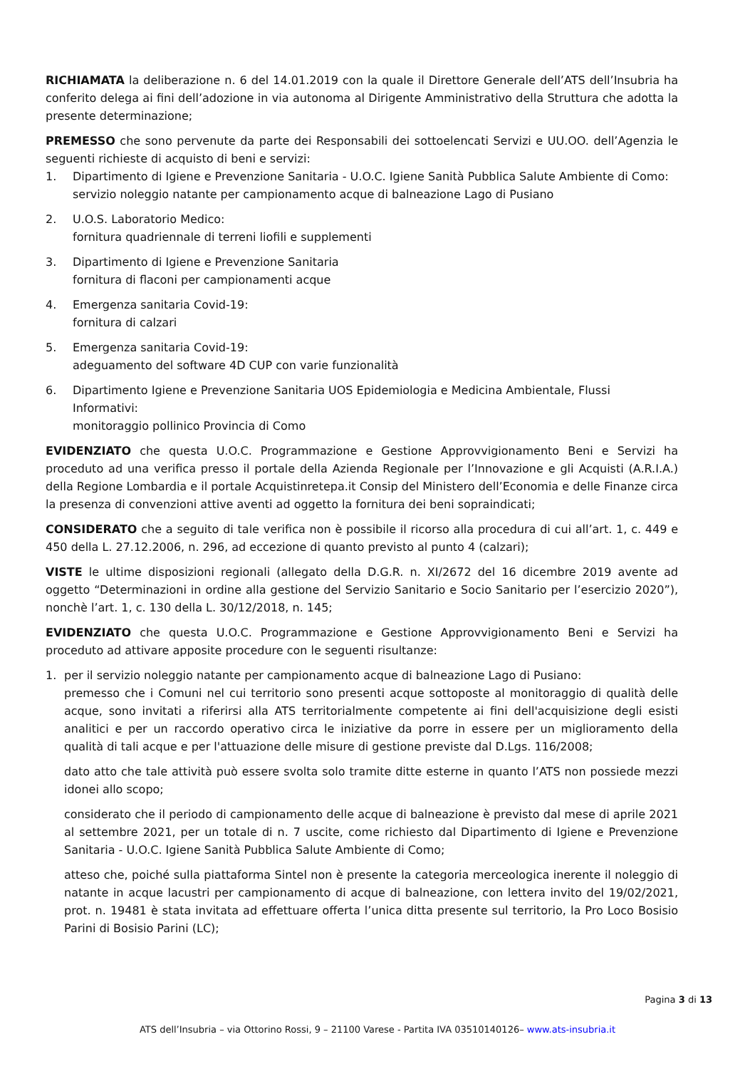RICHIAMATA la deliberazione n. 6 del 14.01.2019 con la quale il Direttore Generale dell’ATS dell’Insubria ha conferito delega ai fini dell’adozione in via autonoma al Dirigente Amministrativo della Struttura che adotta la presente determinazione;
PREMESSO che sono pervenute da parte dei Responsabili dei sottoelencati Servizi e UU.OO. dell’Agenzia le seguenti richieste di acquisto di beni e servizi:
1. Dipartimento di Igiene e Prevenzione Sanitaria - U.O.C. Igiene Sanità Pubblica Salute Ambiente di Como:
servizio noleggio natante per campionamento acque di balneazione Lago di Pusiano
2. U.O.S. Laboratorio Medico:
fornitura quadriennale di terreni liofili e supplementi
3. Dipartimento di Igiene e Prevenzione Sanitaria
fornitura di flaconi per campionamenti acque
4. Emergenza sanitaria Covid-19:
fornitura di calzari
5. Emergenza sanitaria Covid-19:
adeguamento del software 4D CUP con varie funzionalità
6. Dipartimento Igiene e Prevenzione Sanitaria UOS Epidemiologia e Medicina Ambientale, Flussi Informativi:
monitoraggio pollinico Provincia di Como
EVIDENZIATO che questa U.O.C. Programmazione e Gestione Approvvigionamento Beni e Servizi ha proceduto ad una verifica presso il portale della Azienda Regionale per l’Innovazione e gli Acquisti (A.R.I.A.) della Regione Lombardia e il portale Acquistinretepa.it Consip del Ministero dell’Economia e delle Finanze circa la presenza di convenzioni attive aventi ad oggetto la fornitura dei beni sopraindicati;
CONSIDERATO che a seguito di tale verifica non è possibile il ricorso alla procedura di cui all’art. 1, c. 449 e 450 della L. 27.12.2006, n. 296, ad eccezione di quanto previsto al punto 4 (calzari);
VISTE le ultime disposizioni regionali (allegato della D.G.R. n. XI/2672 del 16 dicembre 2019 avente ad oggetto “Determinazioni in ordine alla gestione del Servizio Sanitario e Socio Sanitario per l’esercizio 2020”), nonchè l’art. 1, c. 130 della L. 30/12/2018, n. 145;
EVIDENZIATO che questa U.O.C. Programmazione e Gestione Approvvigionamento Beni e Servizi ha proceduto ad attivare apposite procedure con le seguenti risultanze:
1. per il servizio noleggio natante per campionamento acque di balneazione Lago di Pusiano:
premesso che i Comuni nel cui territorio sono presenti acque sottoposte al monitoraggio di qualità delle acque, sono invitati a riferirsi alla ATS territorialmente competente ai fini dell'acquisizione degli esisti analitici e per un raccordo operativo circa le iniziative da porre in essere per un miglioramento della qualità di tali acque e per l'attuazione delle misure di gestione previste dal D.Lgs. 116/2008;
dato atto che tale attività può essere svolta solo tramite ditte esterne in quanto l’ATS non possiede mezzi idonei allo scopo;
considerato che il periodo di campionamento delle acque di balneazione è previsto dal mese di aprile 2021 al settembre 2021, per un totale di n. 7 uscite, come richiesto dal Dipartimento di Igiene e Prevenzione Sanitaria - U.O.C. Igiene Sanità Pubblica Salute Ambiente di Como;
atteso che, poiché sulla piattaforma Sintel non è presente la categoria merceologica inerente il noleggio di natante in acque lacustri per campionamento di acque di balneazione, con lettera invito del 19/02/2021, prot. n. 19481 è stata invitata ad effettuare offerta l’unica ditta presente sul territorio, la Pro Loco Bosisio Parini di Bosisio Parini (LC);
Pagina 3 di 13
ATS dell’Insubria – via Ottorino Rossi, 9 – 21100 Varese - Partita IVA 03510140126– www.ats-insubria.it